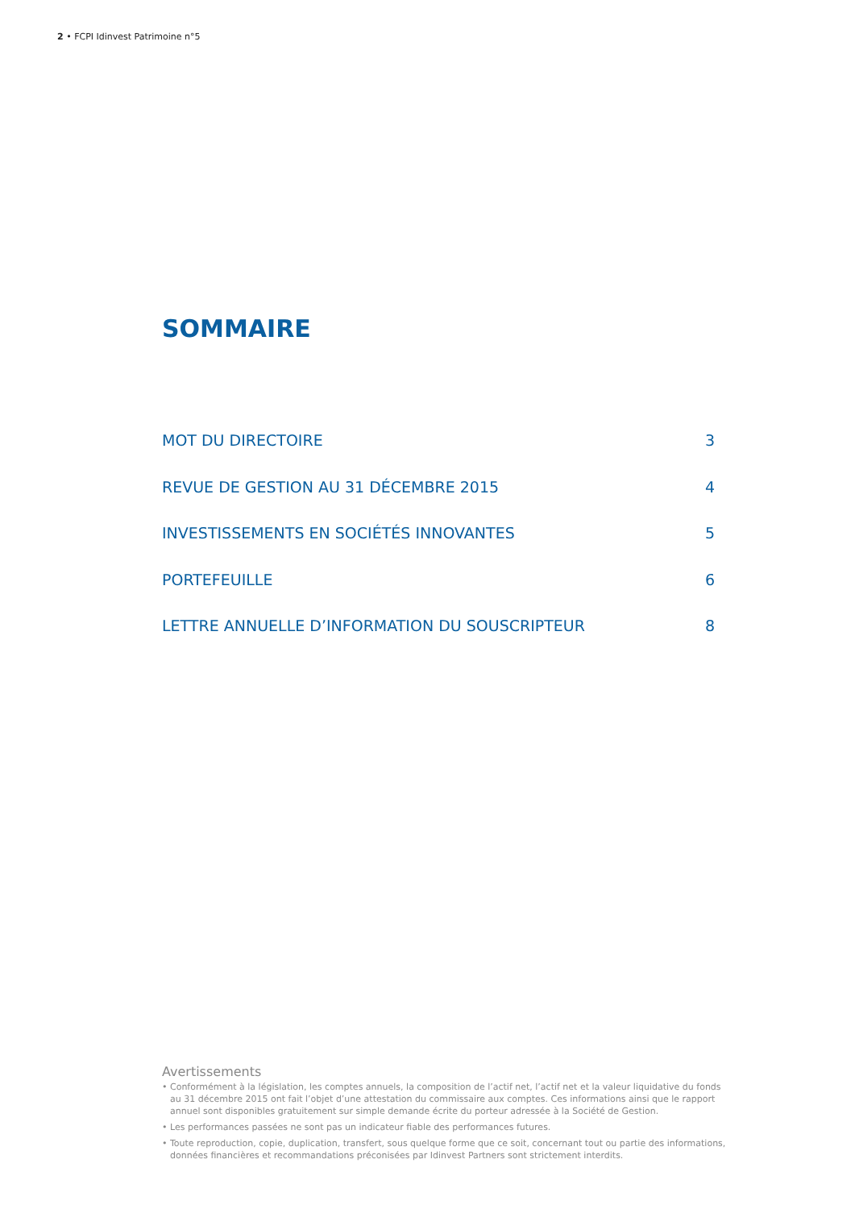2 • FCPI Idinvest Patrimoine n°5
SOMMAIRE
MOT DU DIRECTOIRE 3
REVUE DE GESTION AU 31 DÉCEMBRE 2015 4
INVESTISSEMENTS EN SOCIÉTÉS INNOVANTES 5
PORTEFEUILLE 6
LETTRE ANNUELLE D’INFORMATION DU SOUSCRIPTEUR 8
Avertissements
• Conformément à la législation, les comptes annuels, la composition de l’actif net, l’actif net et la valeur liquidative du fonds au 31 décembre 2015 ont fait l’objet d’une attestation du commissaire aux comptes. Ces informations ainsi que le rapport annuel sont disponibles gratuitement sur simple demande écrite du porteur adressée à la Société de Gestion.
• Les performances passées ne sont pas un indicateur fiable des performances futures.
• Toute reproduction, copie, duplication, transfert, sous quelque forme que ce soit, concernant tout ou partie des informations, données financières et recommandations préconisées par Idinvest Partners sont strictement interdits.